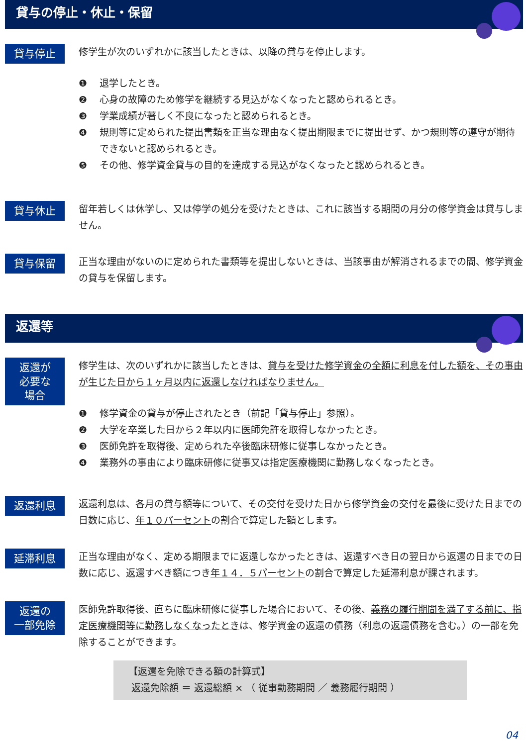貸与の停止・休止・保留
貸与停止
修学生が次のいずれかに該当したときは、以降の貸与を停止します。
❶ 退学したとき。
❷ 心身の故障のため修学を継続する見込がなくなったと認められるとき。
❸ 学業成績が著しく不良になったと認められるとき。
❹ 規則等に定められた提出書類を正当な理由なく提出期限までに提出せず、かつ規則等の遵守が期待できないと認められるとき。
❺ その他、修学資金貸与の目的を達成する見込がなくなったと認められるとき。
貸与休止
留年若しくは休学し、又は停学の処分を受けたときは、これに該当する期間の月分の修学資金は貸与しません。
貸与保留
正当な理由がないのに定められた書類等を提出しないときは、当該事由が解消されるまでの間、修学資金の貸与を保留します。
返還等
返還が
必要な
場合
修学生は、次のいずれかに該当したときは、貸与を受けた修学資金の全額に利息を付した額を、その事由が生じた日から１ヶ月以内に返還しなければなりません。
❶ 修学資金の貸与が停止されたとき（前記「貸与停止」参照）。
❷ 大学を卒業した日から２年以内に医師免許を取得しなかったとき。
❸ 医師免許を取得後、定められた卒後臨床研修に従事しなかったとき。
❹ 業務外の事由により臨床研修に従事又は指定医療機関に勤務しなくなったとき。
返還利息
返還利息は、各月の貸与額等について、その交付を受けた日から修学資金の交付を最後に受けた日までの日数に応じ、年１０パーセントの割合で算定した額とします。
延滞利息
正当な理由がなく、定める期限までに返還しなかったときは、返還すべき日の翌日から返還の日までの日数に応じ、返還すべき額につき年１４．５パーセントの割合で算定した延滞利息が課されます。
返還の
一部免除
医師免許取得後、直ちに臨床研修に従事した場合において、その後、義務の履行期間を満了する前に、指定医療機関等に勤務しなくなったときは、修学資金の返還の債務（利息の返還債務を含む。）の一部を免除することができます。
【返還を免除できる額の計算式】
返還免除額 ＝ 返還総額 × （ 従事勤務期間 ／ 義務履行期間 ）
04